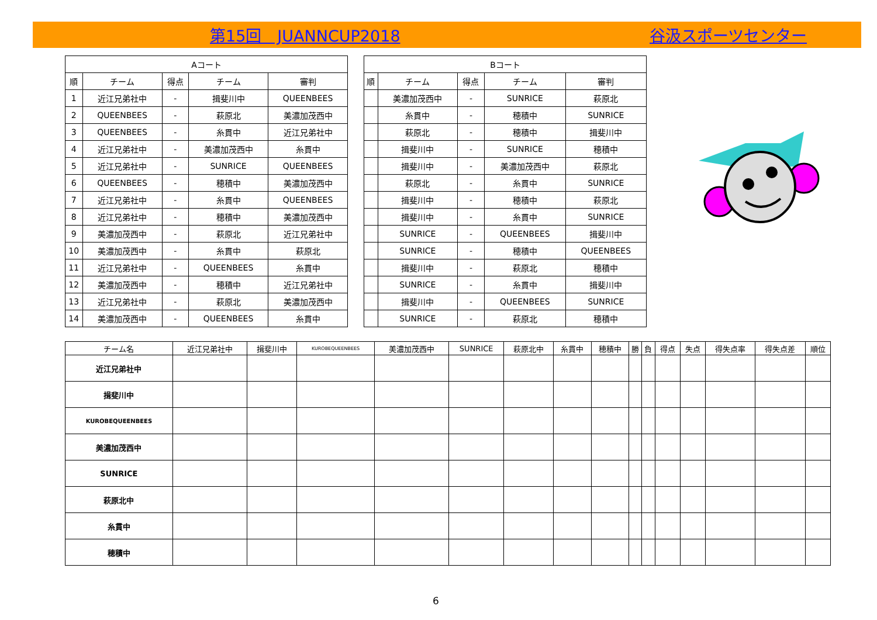第15回　JUANNCUP2018 谷汲スポーツセンター
| Aコート | | | | |
| --- | --- | --- | --- | --- |
| 順 | チーム | 得点 | チーム | 審判 |
| 1 | 近江兄弟社中 | - | 揖斐川中 | QUEENBEES |
| 2 | QUEENBEES | - | 萩原北 | 美濃加茂西中 |
| 3 | QUEENBEES | - | 糸貫中 | 近江兄弟社中 |
| 4 | 近江兄弟社中 | - | 美濃加茂西中 | 糸貫中 |
| 5 | 近江兄弟社中 | - | SUNRICE | QUEENBEES |
| 6 | QUEENBEES | - | 穂積中 | 美濃加茂西中 |
| 7 | 近江兄弟社中 | - | 糸貫中 | QUEENBEES |
| 8 | 近江兄弟社中 | - | 穂積中 | 美濃加茂西中 |
| 9 | 美濃加茂西中 | - | 萩原北 | 近江兄弟社中 |
| 10 | 美濃加茂西中 | - | 糸貫中 | 萩原北 |
| 11 | 近江兄弟社中 | - | QUEENBEES | 糸貫中 |
| 12 | 美濃加茂西中 | - | 穂積中 | 近江兄弟社中 |
| 13 | 近江兄弟社中 | - | 萩原北 | 美濃加茂西中 |
| 14 | 美濃加茂西中 | - | QUEENBEES | 糸貫中 |
| Bコート | | | | |
| --- | --- | --- | --- | --- |
| 順 | チーム | 得点 | チーム | 審判 |
| | 美濃加茂西中 | - | SUNRICE | 萩原北 |
| | 糸貫中 | - | 穂積中 | SUNRICE |
| | 萩原北 | - | 穂積中 | 揖斐川中 |
| | 揖斐川中 | - | SUNRICE | 穂積中 |
| | 揖斐川中 | - | 美濃加茂西中 | 萩原北 |
| | 萩原北 | - | 糸貫中 | SUNRICE |
| | 揖斐川中 | - | 穂積中 | 萩原北 |
| | 揖斐川中 | - | 糸貫中 | SUNRICE |
| | SUNRICE | - | QUEENBEES | 揖斐川中 |
| | SUNRICE | - | 穂積中 | QUEENBEES |
| | 揖斐川中 | - | 萩原北 | 穂積中 |
| | SUNRICE | - | 糸貫中 | 揖斐川中 |
| | 揖斐川中 | - | QUEENBEES | SUNRICE |
| | SUNRICE | - | 萩原北 | 穂積中 |
| チーム名 | 近江兄弟社中 | 揖斐川中 | KUROBEQUEENBEES | 美濃加茂西中 | SUNRICE | 萩原北中 | 糸貫中 | 穂積中 | 勝 | 負 | 得点 | 失点 | 得失点率 | 得失点差 | 順位 |
| --- | --- | --- | --- | --- | --- | --- | --- | --- | --- | --- | --- | --- | --- | --- | --- |
| 近江兄弟社中 | | | | | | | | | | | | | | | |
| 揖斐川中 | | | | | | | | | | | | | | | |
| KUROBEQUEENBEES | | | | | | | | | | | | | | | |
| 美濃加茂西中 | | | | | | | | | | | | | | | |
| SUNRICE | | | | | | | | | | | | | | | |
| 萩原北中 | | | | | | | | | | | | | | | |
| 糸貫中 | | | | | | | | | | | | | | | |
| 穂積中 | | | | | | | | | | | | | | | |
6